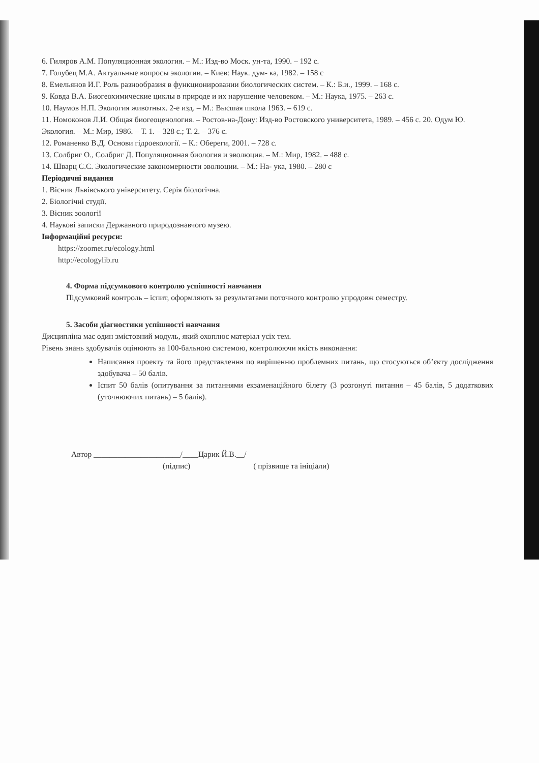6. Гиляров А.М. Популяционная экология. – М.: Изд-во Моск. ун-та, 1990. – 192 с.
7. Голубец М.А. Актуальные вопросы экологии. – Киев: Наук. дум- ка, 1982. – 158 с
8. Емельянов И.Г. Роль разнообразия в функционировании биологических систем. – К.: Б.и., 1999. – 168 с.
9. Ковда В.А. Биогеохимические циклы в природе и их нарушение человеком. – М.: Наука, 1975. – 263 с.
10. Наумов Н.П. Экология животных. 2-е изд. – М.: Высшая школа 1963. – 619 с.
11. Номоконов Л.И. Общая биогеоценология. – Ростов-на-Дону: Изд-во Ростовского университета, 1989. – 456 с. 20. Одум Ю. Экология. – М.: Мир, 1986. – Т. 1. – 328 с.; Т. 2. – 376 с.
12. Романенко В.Д. Основи гідроекології. – К.: Обереги, 2001. – 728 с.
13. Солбриг О., Солбриг Д. Популяционная биология и эволюция. – М.: Мир, 1982. – 488 с.
14. Шварц С.С. Экологические закономерности эволюции. – М.: На- ука, 1980. – 280 с
Періодичні видання
1. Вісник Львівського університету. Серія біологічна.
2. Біологічні студії.
3. Вісник зоології
4. Наукові записки Державного природознавчого музею.
Інформаційні ресурси:
https://zoomet.ru/ecology.html
http://ecologylib.ru
4. Форма підсумкового контролю успішності навчання
Підсумковий контроль – іспит, оформляють за результатами поточного контролю упродовж семестру.
5. Засоби діагностики успішності навчання
Дисципліна має один змістовний модуль, який охоплює матеріал усіх тем.
Рівень знань здобувачів оцінюють за 100-бальною системою, контролюючи якість виконання:
Написання проекту та його представлення по вирішенню проблемних питань, що стосуються об’єкту дослідження здобувача – 50 балів.
Іспит 50 балів (опитування за питаннями екзаменаційного білету (3 розгонуті питання – 45 балів, 5 додаткових (уточнюючих питань) – 5 балів).
Автор ______________________/____Царик Й.В.__/
(підпис) ( прізвище та ініціали)